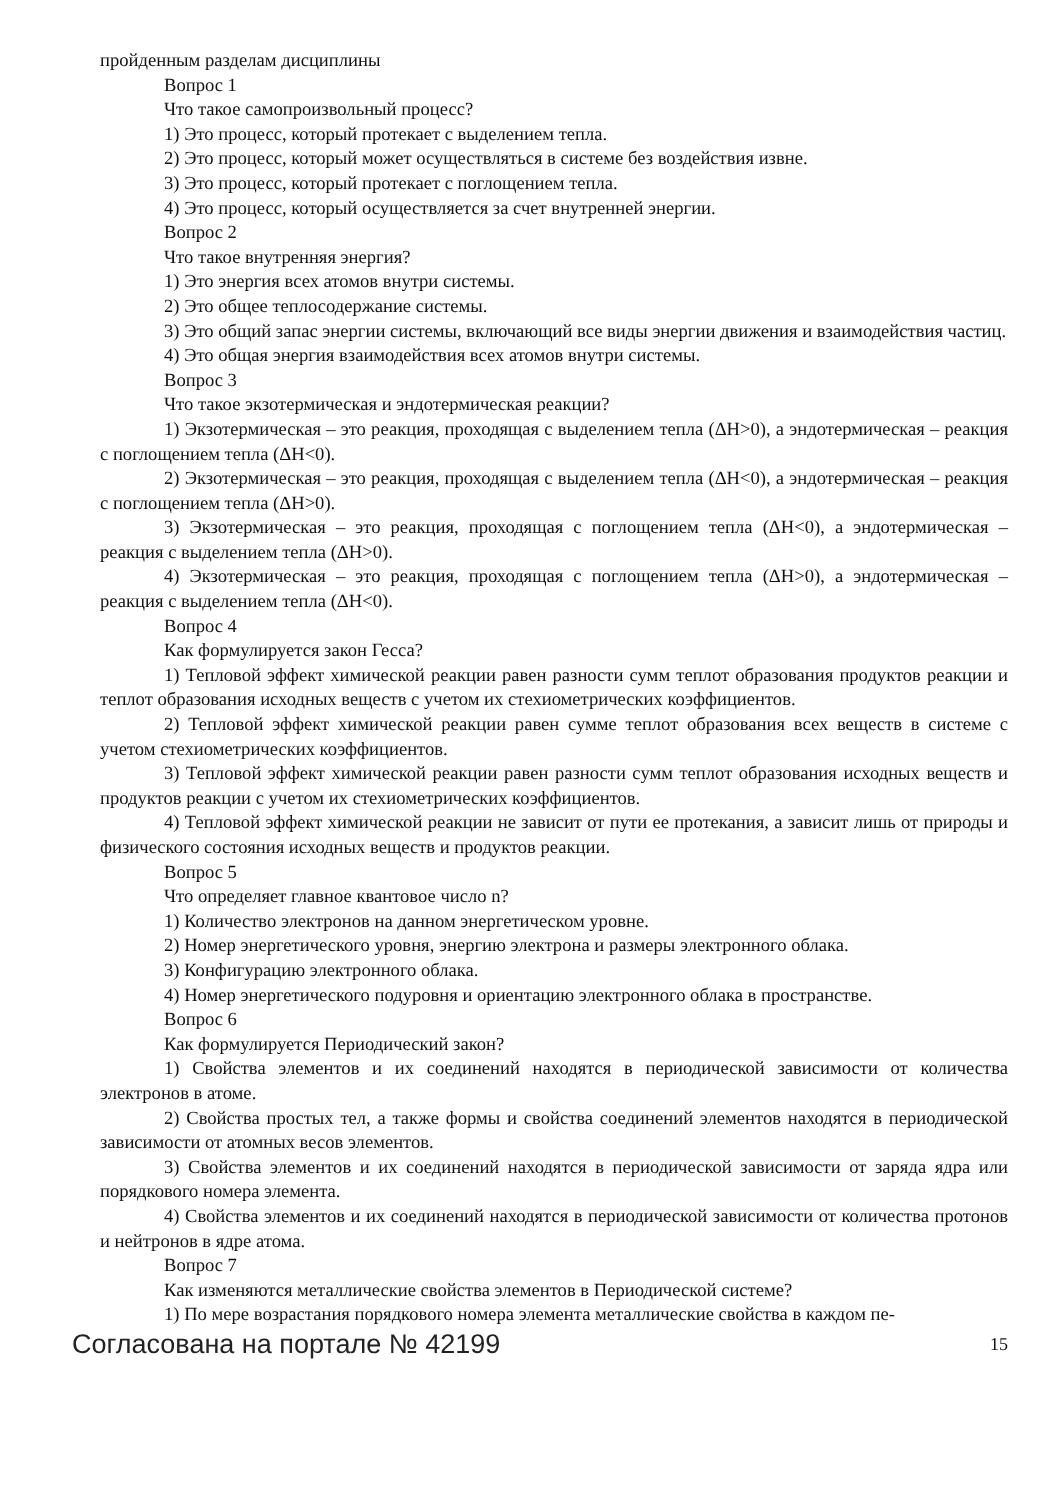пройденным разделам дисциплины
Вопрос 1
Что такое самопроизвольный процесс?
1) Это процесс, который протекает с выделением тепла.
2) Это процесс, который может осуществляться в системе без воздействия извне.
3) Это процесс, который протекает с поглощением тепла.
4) Это процесс, который осуществляется за счет внутренней энергии.
Вопрос 2
Что такое внутренняя энергия?
1) Это энергия всех атомов внутри системы.
2) Это общее теплосодержание системы.
3) Это общий запас энергии системы, включающий все виды энергии движения и взаимодействия частиц.
4) Это общая энергия взаимодействия всех атомов внутри системы.
Вопрос 3
Что такое экзотермическая и эндотермическая реакции?
1) Экзотермическая – это реакция, проходящая с выделением тепла (ΔH>0), а эндотермическая – реакция с поглощением тепла (ΔH<0).
2) Экзотермическая – это реакция, проходящая с выделением тепла (ΔH<0), а эндотермическая – реакция с поглощением тепла (ΔH>0).
3) Экзотермическая – это реакция, проходящая с поглощением тепла (ΔH<0), а эндотермическая – реакция с выделением тепла (ΔH>0).
4) Экзотермическая – это реакция, проходящая с поглощением тепла (ΔH>0), а эндотермическая – реакция с выделением тепла (ΔH<0).
Вопрос 4
Как формулируется закон Гесса?
1) Тепловой эффект химической реакции равен разности сумм теплот образования продуктов реакции и теплот образования исходных веществ с учетом их стехиометрических коэффициентов.
2) Тепловой эффект химической реакции равен сумме теплот образования всех веществ в системе с учетом стехиометрических коэффициентов.
3) Тепловой эффект химической реакции равен разности сумм теплот образования исходных веществ и продуктов реакции с учетом их стехиометрических коэффициентов.
4) Тепловой эффект химической реакции не зависит от пути ее протекания, а зависит лишь от природы и физического состояния исходных веществ и продуктов реакции.
Вопрос 5
Что определяет главное квантовое число n?
1) Количество электронов на данном энергетическом уровне.
2) Номер энергетического уровня, энергию электрона и размеры электронного облака.
3) Конфигурацию электронного облака.
4) Номер энергетического подуровня и ориентацию электронного облака в пространстве.
Вопрос 6
Как формулируется Периодический закон?
1) Свойства элементов и их соединений находятся в периодической зависимости от количества электронов в атоме.
2) Свойства простых тел, а также формы и свойства соединений элементов находятся в периодической зависимости от атомных весов элементов.
3) Свойства элементов и их соединений находятся в периодической зависимости от заряда ядра или порядкового номера элемента.
4) Свойства элементов и их соединений находятся в периодической зависимости от количества протонов и нейтронов в ядре атома.
Вопрос 7
Как изменяются металлические свойства элементов в Периодической системе?
1) По мере возрастания порядкового номера элемента металлические свойства в каждом пе-
Согласована на портале № 42199 15